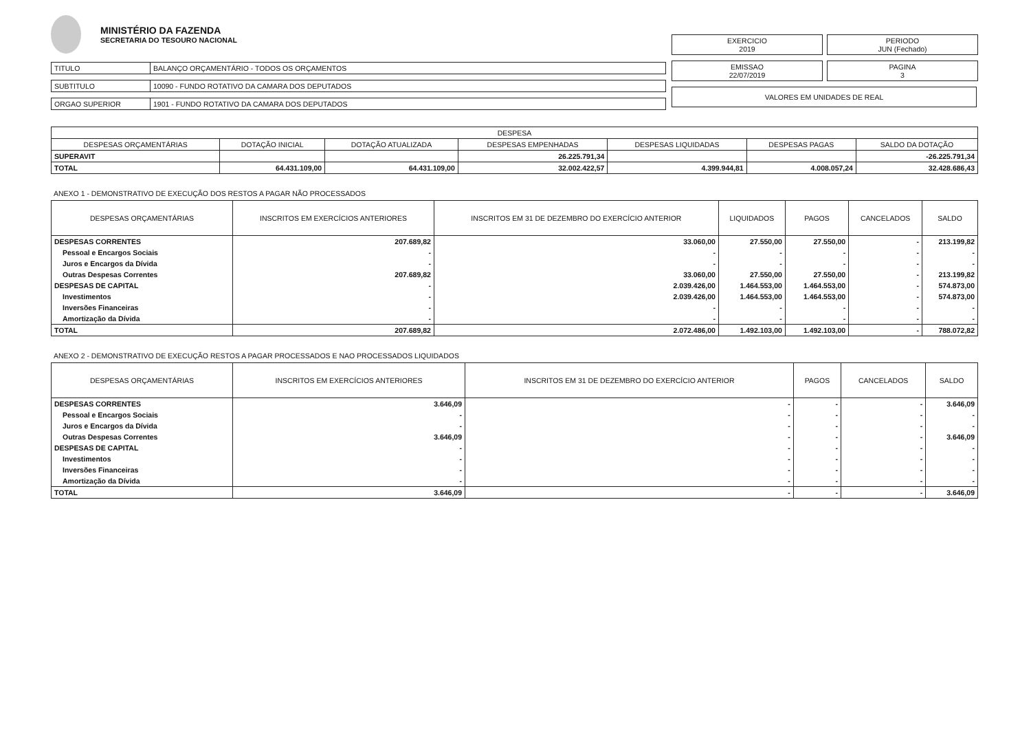MINISTÉRIO DA FAZENDA SECRETARIA DO TESOURO NACIONAL
| TITULO | BALANÇO ORÇAMENTÁRIO - TODOS OS ORÇAMENTOS |
| SUBTITULO | 10090 - FUNDO ROTATIVO DA CAMARA DOS DEPUTADOS |
| ORGAO SUPERIOR | 1901 - FUNDO ROTATIVO DA CAMARA DOS DEPUTADOS |
EXERCICIO
2019
PERIODO
JUN (Fechado)
EMISSAO
22/07/2019
PAGINA
3
VALORES EM UNIDADES DE REAL
| DESPESA | | | | | | |
| --- | --- | --- | --- | --- | --- | --- |
| DESPESAS ORÇAMENTÁRIAS | DOTAÇÃO INICIAL | DOTAÇÃO ATUALIZADA | DESPESAS EMPENHADAS | DESPESAS LIQUIDADAS | DESPESAS PAGAS | SALDO DA DOTAÇÃO |
| SUPERAVIT | | | 26.225.791,34 | | | -26.225.791,34 |
| TOTAL | 64.431.109,00 | 64.431.109,00 | 32.002.422,57 | 4.399.944,81 | 4.008.057,24 | 32.428.686,43 |
ANEXO 1 - DEMONSTRATIVO DE EXECUÇÃO DOS RESTOS A PAGAR NÃO PROCESSADOS
| DESPESAS ORÇAMENTÁRIAS | INSCRITOS EM EXERCÍCIOS ANTERIORES | INSCRITOS EM 31 DE DEZEMBRO DO EXERCÍCIO ANTERIOR | LIQUIDADOS | PAGOS | CANCELADOS | SALDO |
| --- | --- | --- | --- | --- | --- | --- |
| DESPESAS CORRENTES | 207.689,82 | 33.060,00 | 27.550,00 | 27.550,00 | - | 213.199,82 |
| Pessoal e Encargos Sociais | - | - | - | - | - | - |
| Juros e Encargos da Dívida | - | - | - | - | - | - |
| Outras Despesas Correntes | 207.689,82 | 33.060,00 | 27.550,00 | 27.550,00 | - | 213.199,82 |
| DESPESAS DE CAPITAL | - | 2.039.426,00 | 1.464.553,00 | 1.464.553,00 | - | 574.873,00 |
| Investimentos | - | 2.039.426,00 | 1.464.553,00 | 1.464.553,00 | - | 574.873,00 |
| Inversões Financeiras | - | - | - | - | - | - |
| Amortização da Dívida | - | - | - | - | - | - |
| TOTAL | 207.689,82 | 2.072.486,00 | 1.492.103,00 | 1.492.103,00 | - | 788.072,82 |
ANEXO 2 - DEMONSTRATIVO DE EXECUÇÃO RESTOS A PAGAR PROCESSADOS E NAO PROCESSADOS LIQUIDADOS
| DESPESAS ORÇAMENTÁRIAS | INSCRITOS EM EXERCÍCIOS ANTERIORES | INSCRITOS EM 31 DE DEZEMBRO DO EXERCÍCIO ANTERIOR | PAGOS | CANCELADOS | SALDO |
| --- | --- | --- | --- | --- | --- |
| DESPESAS CORRENTES | 3.646,09 | - | - | - | 3.646,09 |
| Pessoal e Encargos Sociais | - | - | - | - | - |
| Juros e Encargos da Dívida | - | - | - | - | - |
| Outras Despesas Correntes | 3.646,09 | - | - | - | 3.646,09 |
| DESPESAS DE CAPITAL | - | - | - | - | - |
| Investimentos | - | - | - | - | - |
| Inversões Financeiras | - | - | - | - | - |
| Amortização da Dívida | - | - | - | - | - |
| TOTAL | 3.646,09 | - | - | - | 3.646,09 |